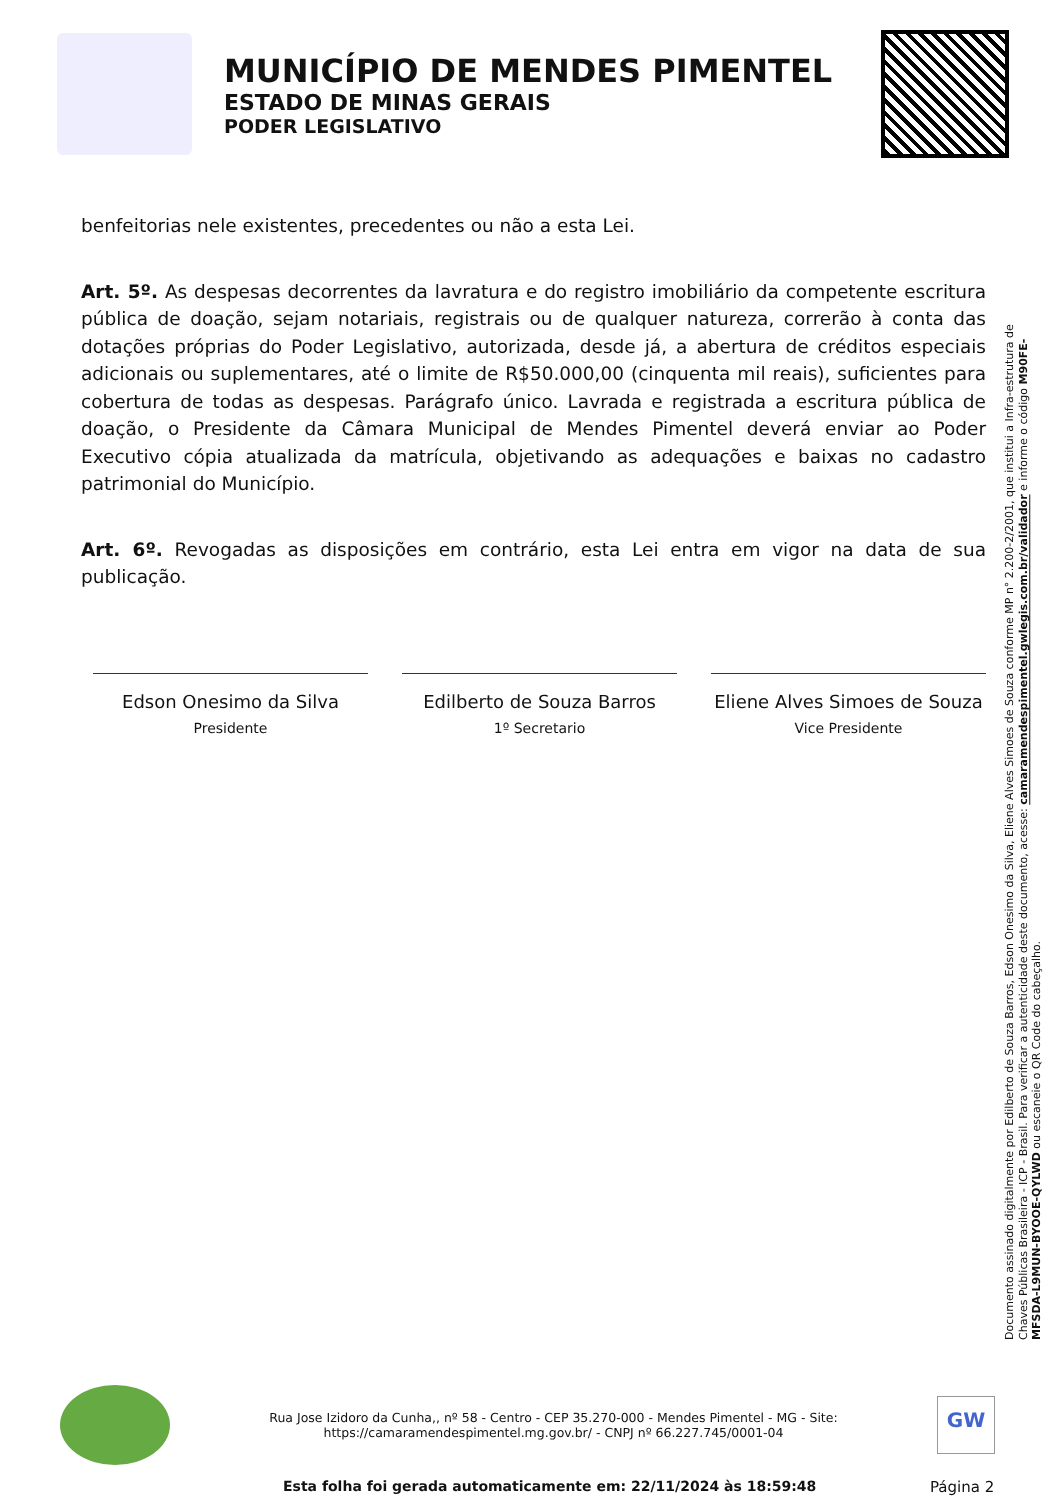MUNICÍPIO DE MENDES PIMENTEL
ESTADO DE MINAS GERAIS
PODER LEGISLATIVO
benfeitorias nele existentes, precedentes ou não a esta Lei.
Art. 5º. As despesas decorrentes da lavratura e do registro imobiliário da competente escritura pública de doação, sejam notariais, registrais ou de qualquer natureza, correrão à conta das dotações próprias do Poder Legislativo, autorizada, desde já, a abertura de créditos especiais adicionais ou suplementares, até o limite de R$50.000,00 (cinquenta mil reais), suficientes para cobertura de todas as despesas. Parágrafo único. Lavrada e registrada a escritura pública de doação, o Presidente da Câmara Municipal de Mendes Pimentel deverá enviar ao Poder Executivo cópia atualizada da matrícula, objetivando as adequações e baixas no cadastro patrimonial do Município.
Art. 6º. Revogadas as disposições em contrário, esta Lei entra em vigor na data de sua publicação.
Edson Onesimo da Silva
Presidente
Edilberto de Souza Barros
1º Secretario
Eliene Alves Simoes de Souza
Vice Presidente
Documento assinado digitalmente por Edilberto de Souza Barros, Edson Onesimo da Silva, Eliene Alves Simoes de Souza conforme MP n° 2.200-2/2001, que institui a Infra-estrutura de Chaves Públicas Brasileira - ICP - Brasil. Para verificar a autenticidade deste documento, acesse: camaramendespimentel.gwlegis.com.br/validador e informe o código M90FE-MFSDA-L9MUN-BYOOE-QYLWD ou escaneie o QR Code do cabeçalho.
Rua Jose Izidoro da Cunha,, nº 58 - Centro - CEP 35.270-000 - Mendes Pimentel - MG - Site:
https://camaramendespimentel.mg.gov.br/ - CNPJ nº 66.227.745/0001-04
GW
Esta folha foi gerada automaticamente em: 22/11/2024 às 18:59:48
Página 2